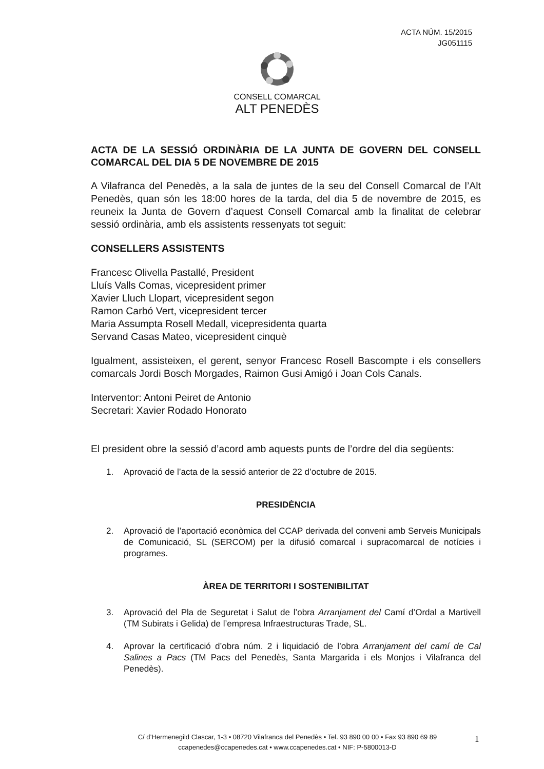ACTA NÚM. 15/2015
JG051115
CONSELL COMARCAL
ALT PENEDÈS
ACTA DE LA SESSIÓ ORDINÀRIA DE LA JUNTA DE GOVERN DEL CONSELL COMARCAL DEL DIA 5 DE NOVEMBRE DE 2015
A Vilafranca del Penedès, a la sala de juntes de la seu del Consell Comarcal de l’Alt Penedès, quan són les 18:00 hores de la tarda, del dia 5 de novembre de 2015, es reuneix la Junta de Govern d’aquest Consell Comarcal amb la finalitat de celebrar sessió ordinària, amb els assistents ressenyats tot seguit:
CONSELLERS ASSISTENTS
Francesc Olivella Pastallé, President
Lluís Valls Comas, vicepresident primer
Xavier Lluch Llopart, vicepresident segon
Ramon Carbó Vert, vicepresident tercer
Maria Assumpta Rosell Medall, vicepresidenta quarta
Servand Casas Mateo, vicepresident cinquè
Igualment, assisteixen, el gerent, senyor Francesc Rosell Bascompte i els consellers comarcals Jordi Bosch Morgades, Raimon Gusi Amigó i Joan Cols Canals.
Interventor: Antoni Peiret de Antonio
Secretari: Xavier Rodado Honorato
El president obre la sessió d’acord amb aquests punts de l’ordre del dia següents:
1. Aprovació de l’acta de la sessió anterior de 22 d’octubre de 2015.
PRESIDÈNCIA
2. Aprovació de l’aportació econòmica del CCAP derivada del conveni amb Serveis Municipals de Comunicació, SL (SERCOM) per la difusió comarcal i supracomarcal de notícies i programes.
ÀREA DE TERRITORI I SOSTENIBILITAT
3. Aprovació del Pla de Seguretat i Salut de l’obra Arranjament del Camí d’Ordal a Martivell (TM Subirats i Gelida) de l’empresa Infraestructuras Trade, SL.
4. Aprovar la certificació d’obra núm. 2 i liquidació de l’obra Arranjament del camí de Cal Salines a Pacs (TM Pacs del Penedès, Santa Margarida i els Monjos i Vilafranca del Penedès).
C/ d’Hermenegild Clascar, 1-3 • 08720 Vilafranca del Penedès • Tel. 93 890 00 00 • Fax 93 890 69 89
ccapenedes@ccapenedes.cat • www.ccapenedes.cat • NIF: P-5800013-D
1